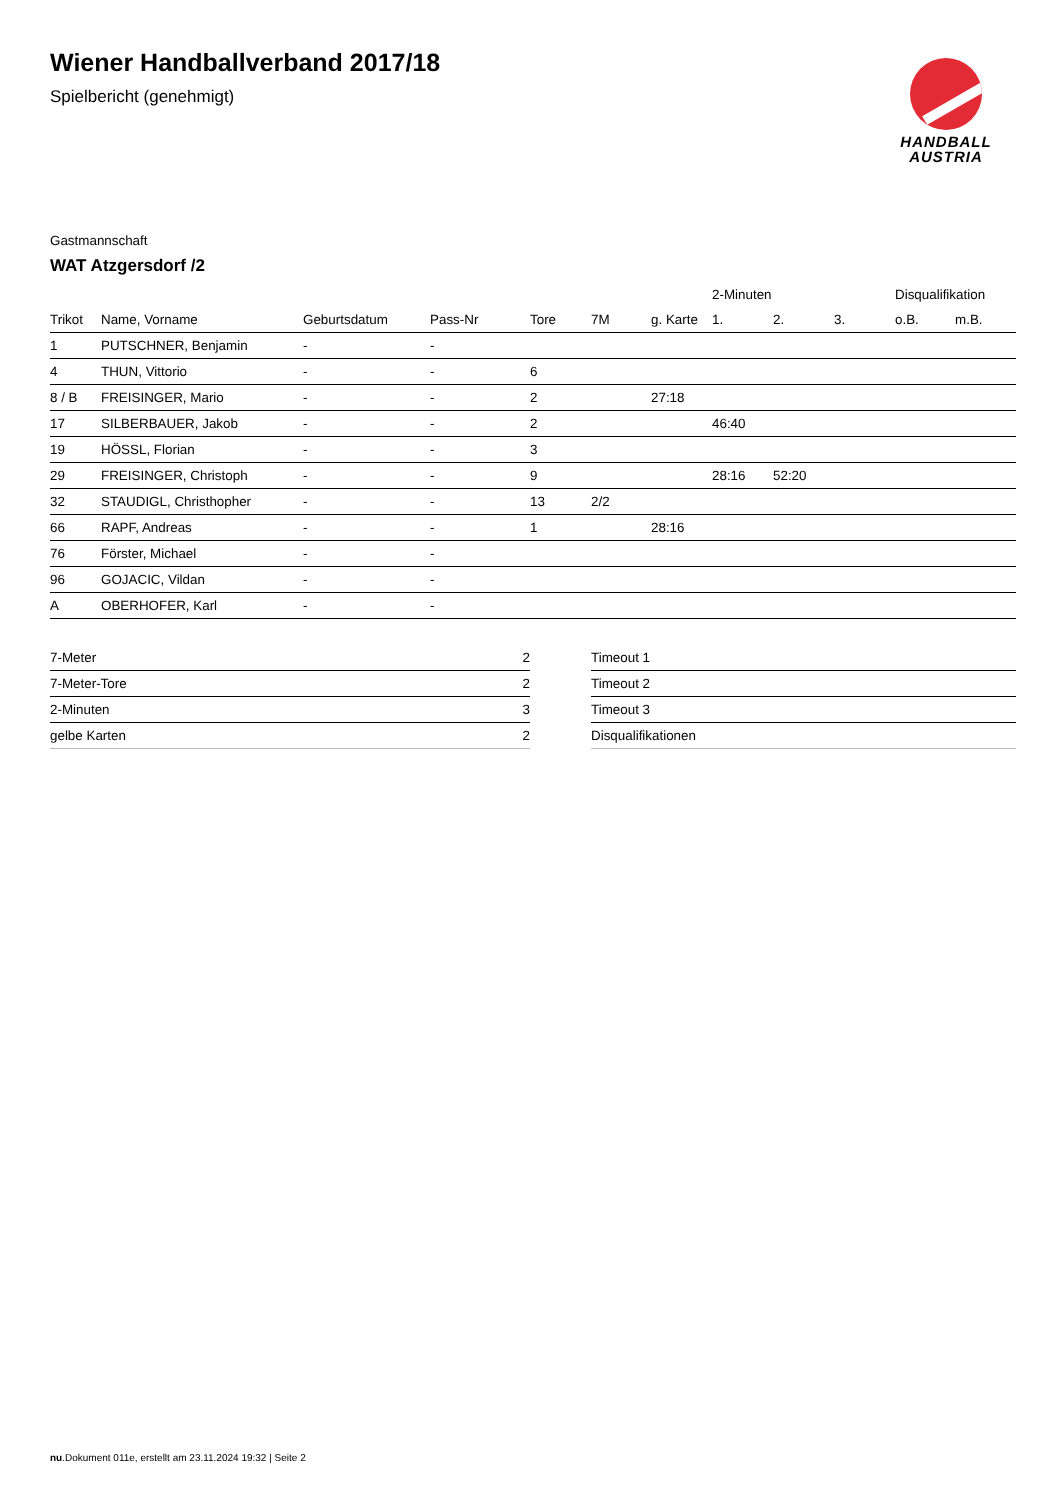Wiener Handballverband 2017/18
Spielbericht (genehmigt)
HANDBALL
AUSTRIA
Gastmannschaft
WAT Atzgersdorf /2
| | | | | | | | 2-Minuten | | | Disqualifikation | |
| --- | --- | --- | --- | --- | --- | --- | --- | --- | --- | --- | --- |
| Trikot | Name, Vorname | Geburtsdatum | Pass-Nr | Tore | 7M | g. Karte | 1. | 2. | 3. | o.B. | m.B. |
| 1 | PUTSCHNER, Benjamin | - | - | | | | | | | | |
| 4 | THUN, Vittorio | - | - | 6 | | | | | | | |
| 8 / B | FREISINGER, Mario | - | - | 2 | | 27:18 | | | | | |
| 17 | SILBERBAUER, Jakob | - | - | 2 | | | 46:40 | | | | |
| 19 | HÖSSL, Florian | - | - | 3 | | | | | | | |
| 29 | FREISINGER, Christoph | - | - | 9 | | | 28:16 | 52:20 | | | |
| 32 | STAUDIGL, Christhopher | - | - | 13 | 2/2 | | | | | | |
| 66 | RAPF, Andreas | - | - | 1 | | 28:16 | | | | | |
| 76 | Förster, Michael | - | - | | | | | | | | |
| 96 | GOJACIC, Vildan | - | - | | | | | | | | |
| A | OBERHOFER, Karl | - | - | | | | | | | | |
| 7-Meter | 2 |
| 7-Meter-Tore | 2 |
| 2-Minuten | 3 |
| gelbe Karten | 2 |
| Timeout 1 | |
| Timeout 2 | |
| Timeout 3 | |
| Disqualifikationen | |
nu.Dokument 011e, erstellt am 23.11.2024 19:32 | Seite 2